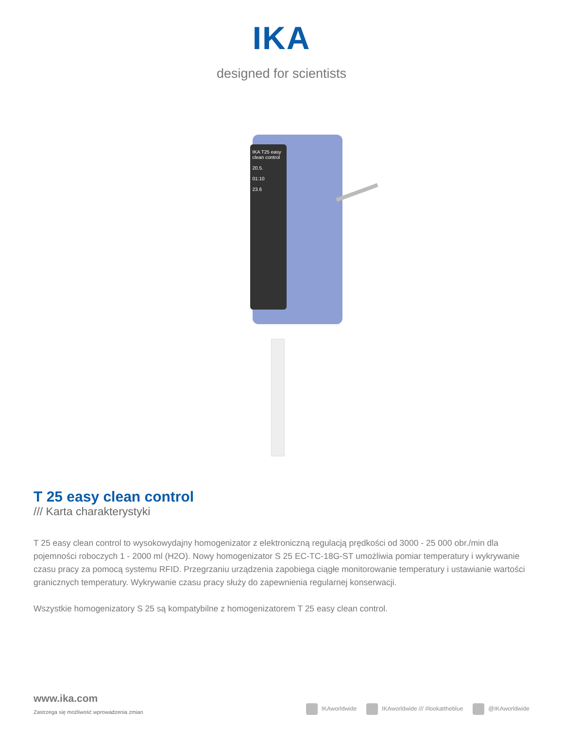IKA
designed for scientists
IKA T25 easy clean control
20.5.
01:10
23.6
T 25 easy clean control
/// Karta charakterystyki
T 25 easy clean control to wysokowydajny homogenizator z elektroniczną regulacją prędkości od 3000 - 25 000 obr./min dla pojemności roboczych 1 - 2000 ml (H2O). Nowy homogenizator S 25 EC-TC-18G-ST umożliwia pomiar temperatury i wykrywanie czasu pracy za pomocą systemu RFID. Przegrzaniu urządzenia zapobiega ciągłe monitorowanie temperatury i ustawianie wartości granicznych temperatury. Wykrywanie czasu pracy służy do zapewnienia regularnej konserwacji.
Wszystkie homogenizatory S 25 są kompatybilne z homogenizatorem T 25 easy clean control.
www.ika.com
Zastrzega się możliwość wprowadzenia zmian
IKAworldwide IKAworldwide /// #lookattheblue @IKAworldwide